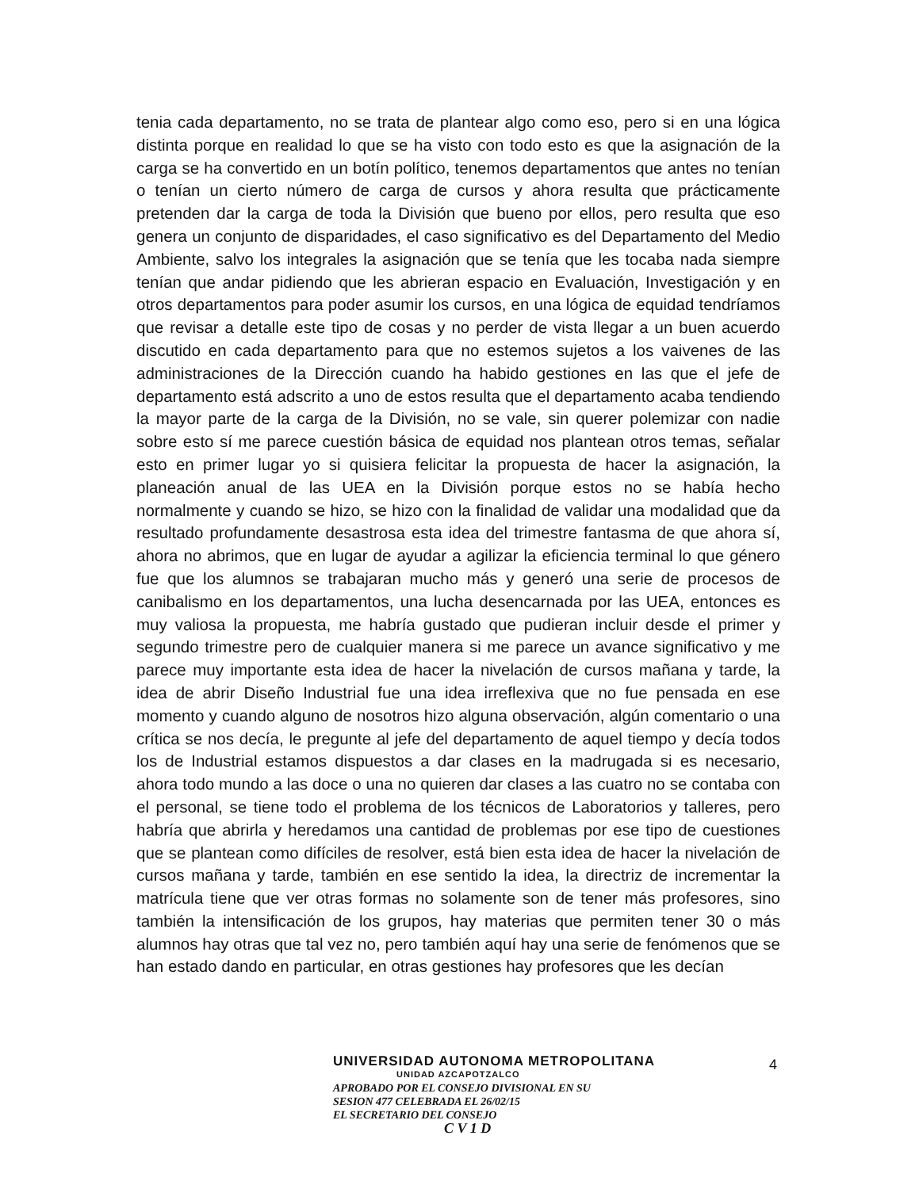tenia cada departamento, no se trata de plantear algo como eso, pero si en una lógica distinta porque en realidad lo que se ha visto con todo esto es que la asignación de la carga se ha convertido en un botín político, tenemos departamentos que antes no tenían o tenían un cierto número de carga de cursos y ahora resulta que prácticamente pretenden dar la carga de toda la División que bueno por ellos, pero resulta que eso genera un conjunto de disparidades, el caso significativo es del Departamento del Medio Ambiente, salvo los integrales la asignación que se tenía que les tocaba nada siempre tenían que andar pidiendo que les abrieran espacio en Evaluación, Investigación y en otros departamentos para poder asumir los cursos, en una lógica de equidad tendríamos que revisar a detalle este tipo de cosas y no perder de vista llegar a un buen acuerdo discutido en cada departamento para que no estemos sujetos a los vaivenes de las administraciones de la Dirección cuando ha habido gestiones en las que el jefe de departamento está adscrito a uno de estos resulta que el departamento acaba tendiendo la mayor parte de la carga de la División, no se vale, sin querer polemizar con nadie sobre esto sí me parece cuestión básica de equidad nos plantean otros temas, señalar esto en primer lugar yo si quisiera felicitar la propuesta de hacer la asignación, la planeación anual de las UEA en la División porque estos no se había hecho normalmente y cuando se hizo, se hizo con la finalidad de validar una modalidad que da resultado profundamente desastrosa esta idea del trimestre fantasma de que ahora sí, ahora no abrimos, que en lugar de ayudar a agilizar la eficiencia terminal lo que género fue que los alumnos se trabajaran mucho más y generó una serie de procesos de canibalismo en los departamentos, una lucha desencarnada por las UEA, entonces es muy valiosa la propuesta, me habría gustado que pudieran incluir desde el primer y segundo trimestre pero de cualquier manera si me parece un avance significativo y me parece muy importante esta idea de hacer la nivelación de cursos mañana y tarde, la idea de abrir Diseño Industrial fue una idea irreflexiva que no fue pensada en ese momento y cuando alguno de nosotros hizo alguna observación, algún comentario o una crítica se nos decía, le pregunte al jefe del departamento de aquel tiempo y decía todos los de Industrial estamos dispuestos a dar clases en la madrugada si es necesario, ahora todo mundo a las doce o una no quieren dar clases a las cuatro no se contaba con el personal, se tiene todo el problema de los técnicos de Laboratorios y talleres, pero habría que abrirla y heredamos una cantidad de problemas por ese tipo de cuestiones que se plantean como difíciles de resolver, está bien esta idea de hacer la nivelación de cursos mañana y tarde, también en ese sentido la idea, la directriz de incrementar la matrícula tiene que ver otras formas no solamente son de tener más profesores, sino también la intensificación de los grupos, hay materias que permiten tener 30 o más alumnos hay otras que tal vez no, pero también aquí hay una serie de fenómenos que se han estado dando en particular, en otras gestiones hay profesores que les decían
4
UNIVERSIDAD AUTONOMA METROPOLITANA
UNIDAD AZCAPOTZALCO
APROBADO POR EL CONSEJO DIVISIONAL EN SU
SESION 477 CELEBRADA EL 26/02/15
EL SECRETARIO DEL CONSEJO
C V 1 D